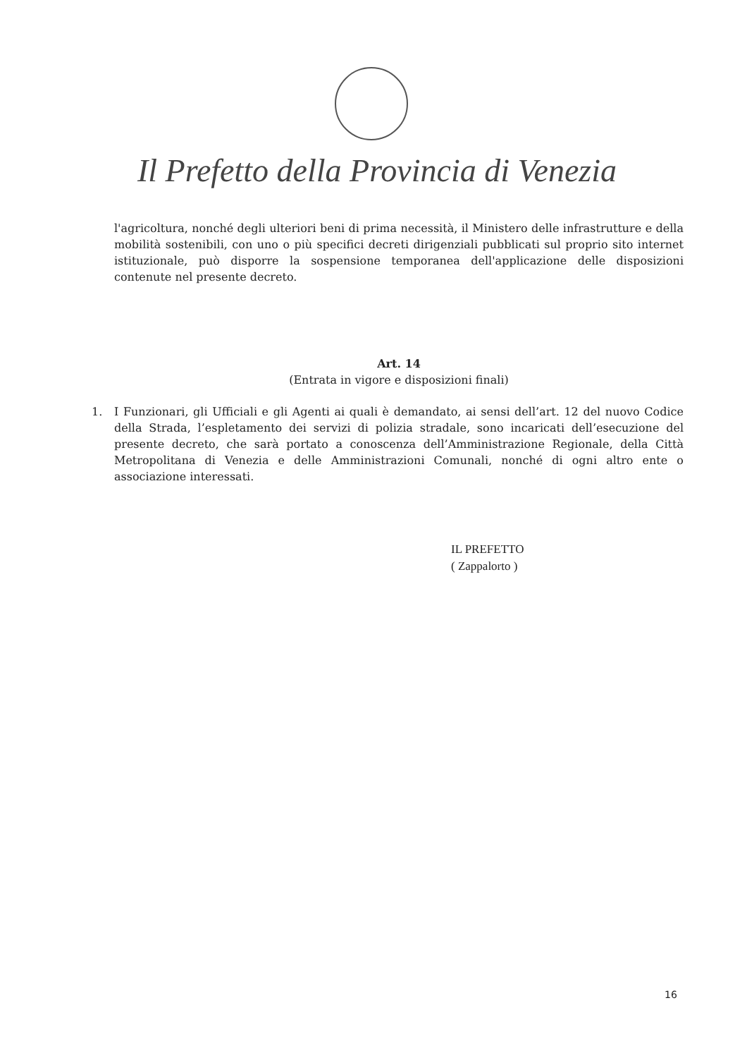Il Prefetto della Provincia di Venezia
l'agricoltura, nonché degli ulteriori beni di prima necessità, il Ministero delle infrastrutture e della mobilità sostenibili, con uno o più specifici decreti dirigenziali pubblicati sul proprio sito internet istituzionale, può disporre la sospensione temporanea dell'applicazione delle disposizioni contenute nel presente decreto.
Art. 14
(Entrata in vigore e disposizioni finali)
1. I Funzionari, gli Ufficiali e gli Agenti ai quali è demandato, ai sensi dell’art. 12 del nuovo Codice della Strada, l’espletamento dei servizi di polizia stradale, sono incaricati dell’esecuzione del presente decreto, che sarà portato a conoscenza dell’Amministrazione Regionale, della Città Metropolitana di Venezia e delle Amministrazioni Comunali, nonché di ogni altro ente o associazione interessati.
IL PREFETTO
( Zappalorto )
16